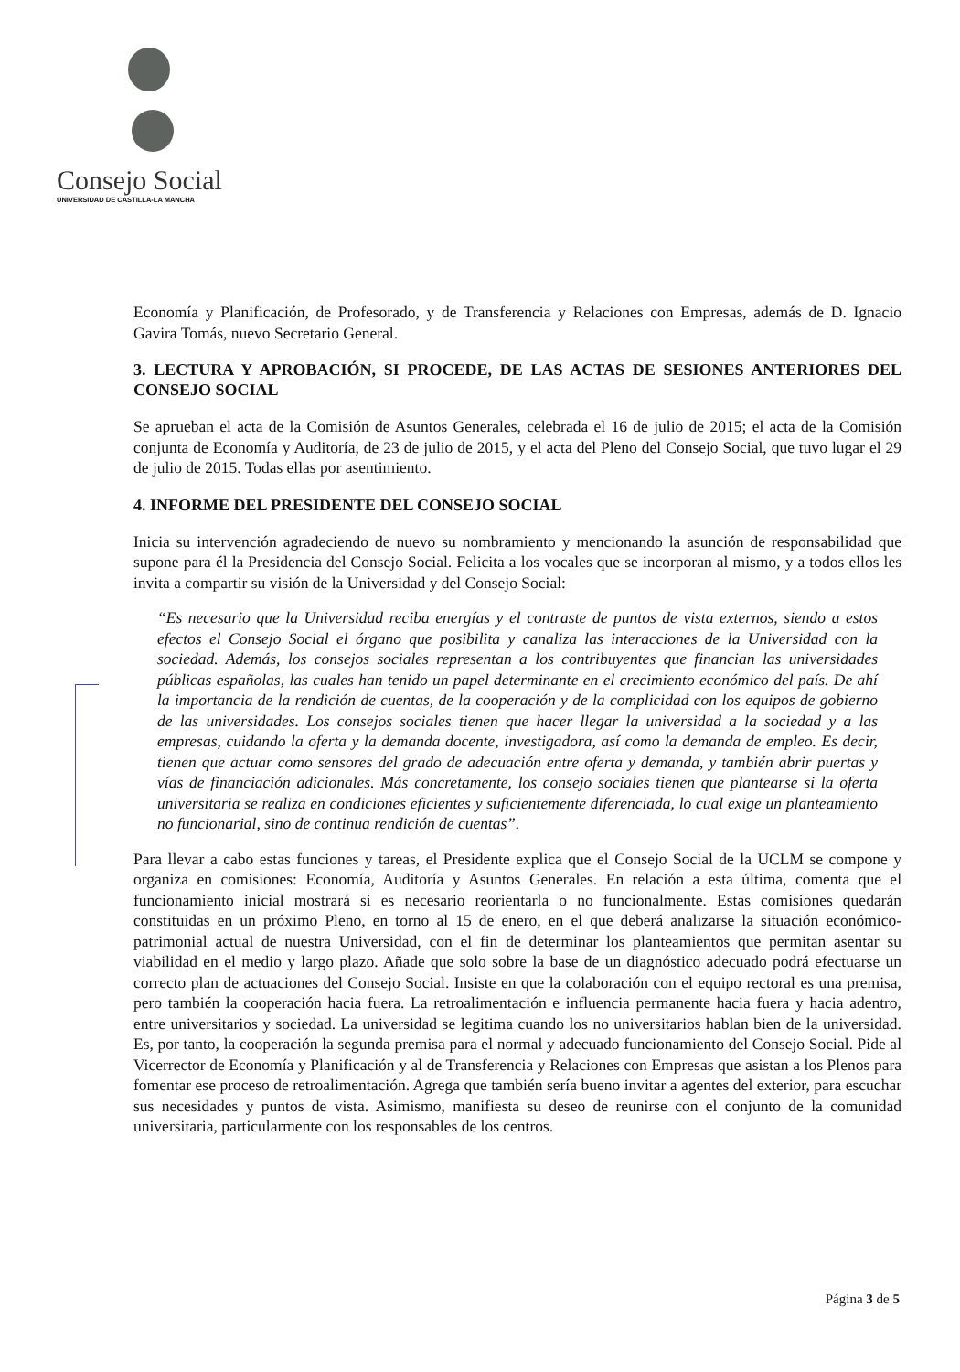Consejo Social
UNIVERSIDAD DE CASTILLA-LA MANCHA
Economía y Planificación, de Profesorado, y de Transferencia y Relaciones con Empresas, además de D. Ignacio Gavira Tomás, nuevo Secretario General.
3. LECTURA Y APROBACIÓN, SI PROCEDE, DE LAS ACTAS DE SESIONES ANTERIORES DEL CONSEJO SOCIAL
Se aprueban el acta de la Comisión de Asuntos Generales, celebrada el 16 de julio de 2015; el acta de la Comisión conjunta de Economía y Auditoría, de 23 de julio de 2015, y el acta del Pleno del Consejo Social, que tuvo lugar el 29 de julio de 2015. Todas ellas por asentimiento.
4. INFORME DEL PRESIDENTE DEL CONSEJO SOCIAL
Inicia su intervención agradeciendo de nuevo su nombramiento y mencionando la asunción de responsabilidad que supone para él la Presidencia del Consejo Social. Felicita a los vocales que se incorporan al mismo, y a todos ellos les invita a compartir su visión de la Universidad y del Consejo Social:
“Es necesario que la Universidad reciba energías y el contraste de puntos de vista externos, siendo a estos efectos el Consejo Social el órgano que posibilita y canaliza las interacciones de la Universidad con la sociedad. Además, los consejos sociales representan a los contribuyentes que financian las universidades públicas españolas, las cuales han tenido un papel determinante en el crecimiento económico del país. De ahí la importancia de la rendición de cuentas, de la cooperación y de la complicidad con los equipos de gobierno de las universidades. Los consejos sociales tienen que hacer llegar la universidad a la sociedad y a las empresas, cuidando la oferta y la demanda docente, investigadora, así como la demanda de empleo. Es decir, tienen que actuar como sensores del grado de adecuación entre oferta y demanda, y también abrir puertas y vías de financiación adicionales. Más concretamente, los consejo sociales tienen que plantearse si la oferta universitaria se realiza en condiciones eficientes y suficientemente diferenciada, lo cual exige un planteamiento no funcionarial, sino de continua rendición de cuentas”.
Para llevar a cabo estas funciones y tareas, el Presidente explica que el Consejo Social de la UCLM se compone y organiza en comisiones: Economía, Auditoría y Asuntos Generales. En relación a esta última, comenta que el funcionamiento inicial mostrará si es necesario reorientarla o no funcionalmente. Estas comisiones quedarán constituidas en un próximo Pleno, en torno al 15 de enero, en el que deberá analizarse la situación económico-patrimonial actual de nuestra Universidad, con el fin de determinar los planteamientos que permitan asentar su viabilidad en el medio y largo plazo. Añade que solo sobre la base de un diagnóstico adecuado podrá efectuarse un correcto plan de actuaciones del Consejo Social. Insiste en que la colaboración con el equipo rectoral es una premisa, pero también la cooperación hacia fuera. La retroalimentación e influencia permanente hacia fuera y hacia adentro, entre universitarios y sociedad. La universidad se legitima cuando los no universitarios hablan bien de la universidad. Es, por tanto, la cooperación la segunda premisa para el normal y adecuado funcionamiento del Consejo Social. Pide al Vicerrector de Economía y Planificación y al de Transferencia y Relaciones con Empresas que asistan a los Plenos para fomentar ese proceso de retroalimentación. Agrega que también sería bueno invitar a agentes del exterior, para escuchar sus necesidades y puntos de vista. Asimismo, manifiesta su deseo de reunirse con el conjunto de la comunidad universitaria, particularmente con los responsables de los centros.
Página 3 de 5